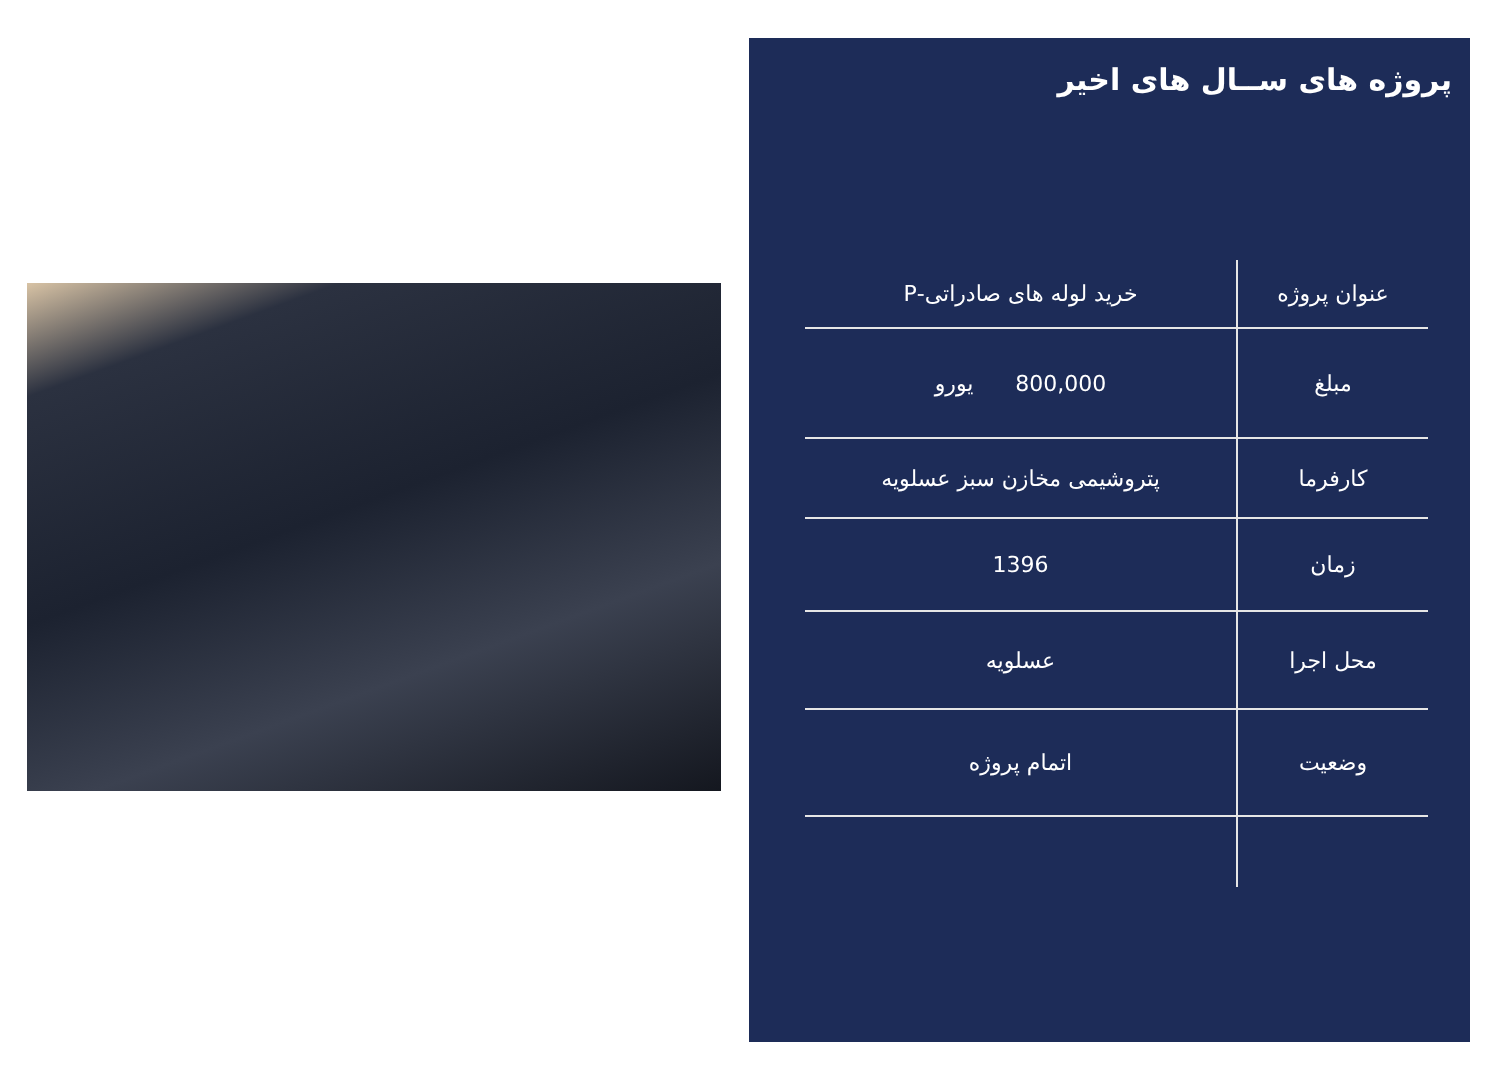پروژه های ســال های اخیر
| عنوان پروژه | خرید لوله های صادراتی-P |
| مبلغ | 800,000 یورو |
| کارفرما | پتروشیمی مخازن سبز عسلویه |
| زمان | 1396 |
| محل اجرا | عسلویه |
| وضعیت | اتمام پروژه |